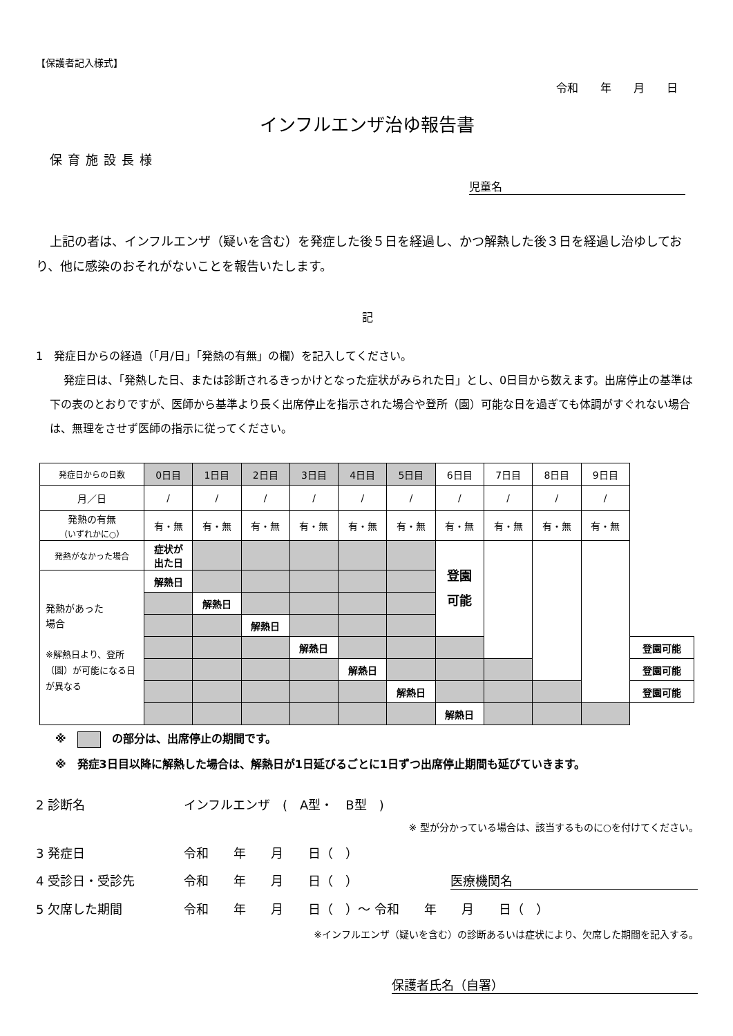【保護者記入様式】
令和　　年　　月　　日
インフルエンザ治ゆ報告書
保育施設長様
児童名
上記の者は、インフルエンザ（疑いを含む）を発症した後５日を経過し、かつ解熱した後３日を経過し治ゆしており、他に感染のおそれがないことを報告いたします。
記
1　発症日からの経過（「月/日」「発熱の有無」の欄）を記入してください。
発症日は、「発熱した日、または診断されるきっかけとなった症状がみられた日」とし、0日目から数えます。出席停止の基準は下の表のとおりですが、医師から基準より長く出席停止を指示された場合や登所（園）可能な日を過ぎても体調がすぐれない場合は、無理をさせず医師の指示に従ってください。
| 発症日からの日数 | 0日目 | 1日目 | 2日目 | 3日目 | 4日目 | 5日目 | 6日目 | 7日目 | 8日目 | 9日目 | |
| 月／日 | / | / | / | / | / | / | / | / | / | / | |
| 発熱の有無 （いずれかに○） | 有・無 | 有・無 | 有・無 | 有・無 | 有・無 | 有・無 | 有・無 | 有・無 | 有・無 | 有・無 | |
| 発熱がなかった場合 | 症状が 出た日 | | | | | | 登園 可能 | | | | |
| 発熱があった 場合 ※解熱日より、登所（園）が可能になる日が異なる | 解熱日 | | | | | | | | | | |
| | | 解熱日 | | | | | | | | | |
| | | | 解熱日 | | | | | | | | |
| | | | | 解熱日 | | | | | | | 登園可能 |
| | | | | | 解熱日 | | | | | | 登園可能 |
| | | | | | | 解熱日 | | | | | 登園可能 |
| | | | | | | | 解熱日 | | | | |
※　　の部分は、出席停止の期間です。
※　発症3日目以降に解熱した場合は、解熱日が1日延びるごとに1日ずつ出席停止期間も延びていきます。
2 診断名 インフルエンザ　(　A型・　B型　)
※ 型が分かっている場合は、該当するものに○を付けてください。
3 発症日 令和　　年　　月　　日（　）
4 受診日・受診先 令和　　年　　月　　日（　） 医療機関名
5 欠席した期間 令和　　年　　月　　日（　）～ 令和　　年　　月　　日（　）
※インフルエンザ（疑いを含む）の診断あるいは症状により、欠席した期間を記入する。
保護者氏名（自署）